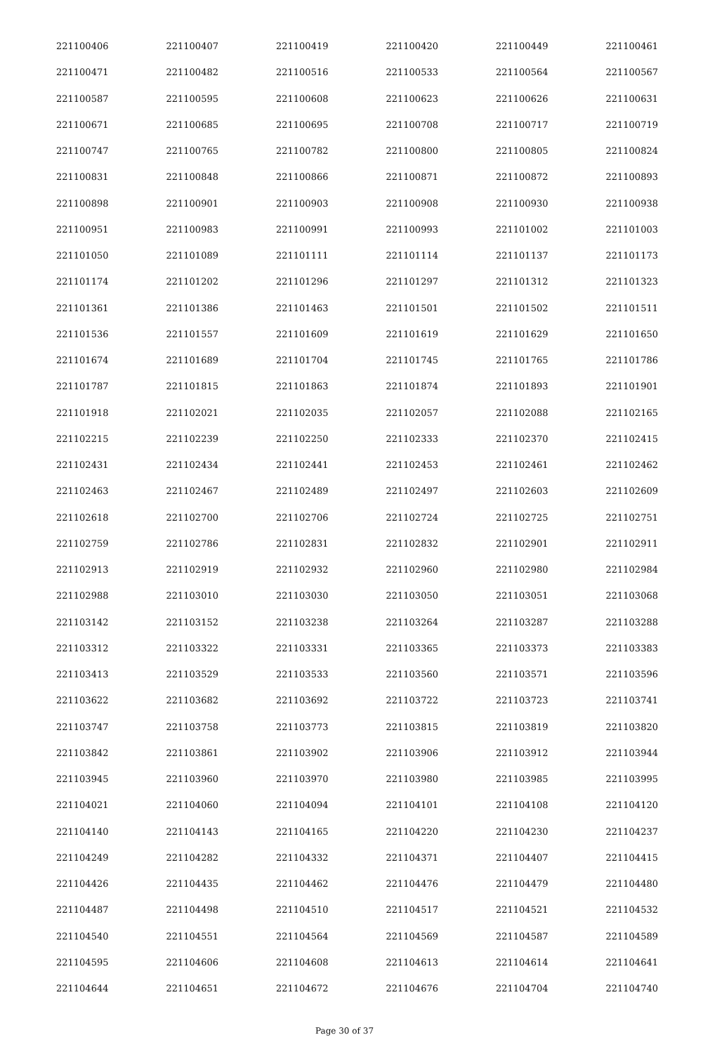| 221100406 | 221100407 | 221100419 | 221100420 | 221100449 | 221100461 |
| 221100471 | 221100482 | 221100516 | 221100533 | 221100564 | 221100567 |
| 221100587 | 221100595 | 221100608 | 221100623 | 221100626 | 221100631 |
| 221100671 | 221100685 | 221100695 | 221100708 | 221100717 | 221100719 |
| 221100747 | 221100765 | 221100782 | 221100800 | 221100805 | 221100824 |
| 221100831 | 221100848 | 221100866 | 221100871 | 221100872 | 221100893 |
| 221100898 | 221100901 | 221100903 | 221100908 | 221100930 | 221100938 |
| 221100951 | 221100983 | 221100991 | 221100993 | 221101002 | 221101003 |
| 221101050 | 221101089 | 221101111 | 221101114 | 221101137 | 221101173 |
| 221101174 | 221101202 | 221101296 | 221101297 | 221101312 | 221101323 |
| 221101361 | 221101386 | 221101463 | 221101501 | 221101502 | 221101511 |
| 221101536 | 221101557 | 221101609 | 221101619 | 221101629 | 221101650 |
| 221101674 | 221101689 | 221101704 | 221101745 | 221101765 | 221101786 |
| 221101787 | 221101815 | 221101863 | 221101874 | 221101893 | 221101901 |
| 221101918 | 221102021 | 221102035 | 221102057 | 221102088 | 221102165 |
| 221102215 | 221102239 | 221102250 | 221102333 | 221102370 | 221102415 |
| 221102431 | 221102434 | 221102441 | 221102453 | 221102461 | 221102462 |
| 221102463 | 221102467 | 221102489 | 221102497 | 221102603 | 221102609 |
| 221102618 | 221102700 | 221102706 | 221102724 | 221102725 | 221102751 |
| 221102759 | 221102786 | 221102831 | 221102832 | 221102901 | 221102911 |
| 221102913 | 221102919 | 221102932 | 221102960 | 221102980 | 221102984 |
| 221102988 | 221103010 | 221103030 | 221103050 | 221103051 | 221103068 |
| 221103142 | 221103152 | 221103238 | 221103264 | 221103287 | 221103288 |
| 221103312 | 221103322 | 221103331 | 221103365 | 221103373 | 221103383 |
| 221103413 | 221103529 | 221103533 | 221103560 | 221103571 | 221103596 |
| 221103622 | 221103682 | 221103692 | 221103722 | 221103723 | 221103741 |
| 221103747 | 221103758 | 221103773 | 221103815 | 221103819 | 221103820 |
| 221103842 | 221103861 | 221103902 | 221103906 | 221103912 | 221103944 |
| 221103945 | 221103960 | 221103970 | 221103980 | 221103985 | 221103995 |
| 221104021 | 221104060 | 221104094 | 221104101 | 221104108 | 221104120 |
| 221104140 | 221104143 | 221104165 | 221104220 | 221104230 | 221104237 |
| 221104249 | 221104282 | 221104332 | 221104371 | 221104407 | 221104415 |
| 221104426 | 221104435 | 221104462 | 221104476 | 221104479 | 221104480 |
| 221104487 | 221104498 | 221104510 | 221104517 | 221104521 | 221104532 |
| 221104540 | 221104551 | 221104564 | 221104569 | 221104587 | 221104589 |
| 221104595 | 221104606 | 221104608 | 221104613 | 221104614 | 221104641 |
| 221104644 | 221104651 | 221104672 | 221104676 | 221104704 | 221104740 |
Page 30 of 37